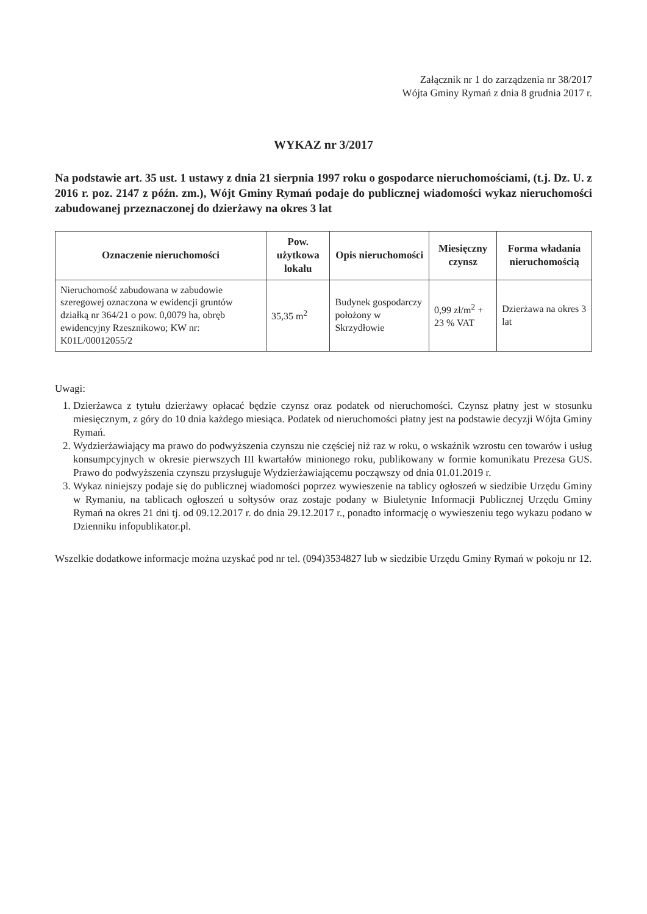Załącznik nr 1 do zarządzenia nr 38/2017
Wójta Gminy Rymań z dnia 8 grudnia 2017 r.
WYKAZ nr 3/2017
Na podstawie art. 35 ust. 1 ustawy z dnia 21 sierpnia 1997 roku o gospodarce nieruchomościami, (t.j. Dz. U. z 2016 r. poz. 2147 z późn. zm.), Wójt Gminy Rymań podaje do publicznej wiadomości wykaz nieruchomości zabudowanej przeznaczonej do dzierżawy na okres 3 lat
| Oznaczenie nieruchomości | Pow. użytkowa lokalu | Opis nieruchomości | Miesięczny czynsz | Forma władania nieruchomością |
| --- | --- | --- | --- | --- |
| Nieruchomość zabudowana w zabudowie szeregowej oznaczona w ewidencji gruntów działką nr 364/21 o pow. 0,0079 ha, obręb ewidencyjny Rzesznikowo; KW nr: K01L/00012055/2 | 35,35 m<sup>2</sup> | Budynek gospodarczy położony w Skrzydłowie | 0,99 zł/m<sup>2</sup> + 23 % VAT | Dzierżawa na okres 3 lat |
Uwagi:
1. Dzierżawca z tytułu dzierżawy opłacać będzie czynsz oraz podatek od nieruchomości. Czynsz płatny jest w stosunku miesięcznym, z góry do 10 dnia każdego miesiąca. Podatek od nieruchomości płatny jest na podstawie decyzji Wójta Gminy Rymań.
2. Wydzierżawiający ma prawo do podwyższenia czynszu nie częściej niż raz w roku, o wskaźnik wzrostu cen towarów i usług konsumpcyjnych w okresie pierwszych III kwartałów minionego roku, publikowany w formie komunikatu Prezesa GUS. Prawo do podwyższenia czynszu przysługuje Wydzierżawiającemu począwszy od dnia 01.01.2019 r.
3. Wykaz niniejszy podaje się do publicznej wiadomości poprzez wywieszenie na tablicy ogłoszeń w siedzibie Urzędu Gminy w Rymaniu, na tablicach ogłoszeń u sołtysów oraz zostaje podany w Biuletynie Informacji Publicznej Urzędu Gminy Rymań na okres 21 dni tj. od 09.12.2017 r. do dnia 29.12.2017 r., ponadto informację o wywieszeniu tego wykazu podano w Dzienniku infopublikator.pl.
Wszelkie dodatkowe informacje można uzyskać pod nr tel. (094)3534827 lub w siedzibie Urzędu Gminy Rymań w pokoju nr 12.